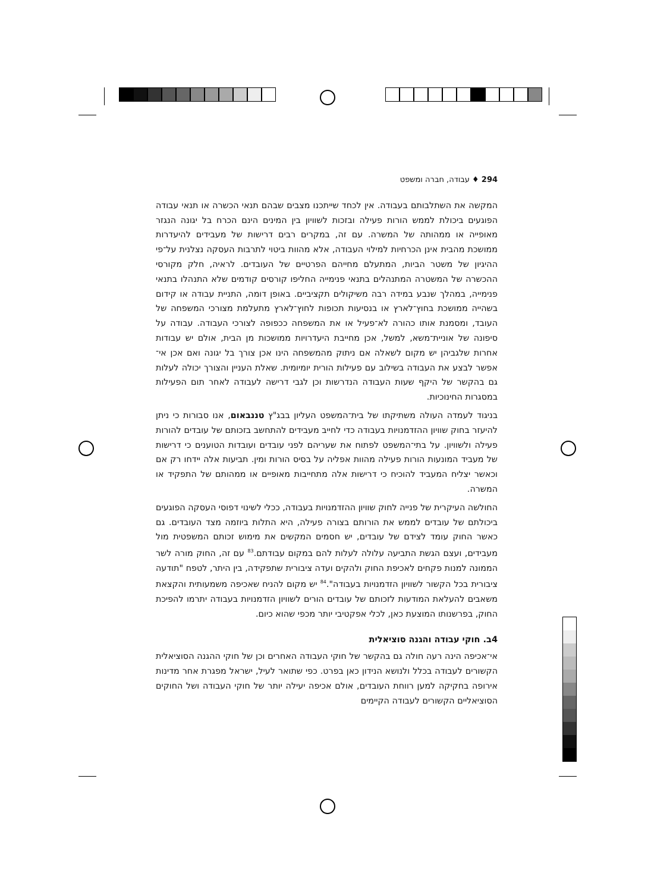294 ♦ עבודה, חברה ומשפט
המקשה את השתלבותם בעבודה. אין לכחד שייתכנו מצבים שבהם תנאי הכשרה או תנאי עבודה הפוגעים ביכולת לממש הורות פעילה ובזכות לשוויון בין המינים הינם הכרח בל יגונה הנגזר מאופייה או ממהותה של המשרה. עם זה, במקרים רבים דרישות של מעבידים להיעדרות ממושכת מהבית אינן הכרחיות למילוי העבודה, אלא מהוות ביטוי לתרבות העסקה נצלנית על־פי ההיגיון של משטר הביות, המתעלם מחייהם הפרטיים של העובדים. לראיה, חלק מקורסי ההכשרה של המשטרה המתנהלים בתנאי פנימייה החליפו קורסים קודמים שלא התנהלו בתנאי פנימייה, במהלך שנבע במידה רבה משיקולים תקציביים. באופן דומה, התניית עבודה או קידום בשהייה ממושכת בחוץ־לארץ או בנסיעות תכופות לחוץ־לארץ מתעלמת מצורכי המשפחה של העובד, ומסמנת אותו כהורה לא־פעיל או את המשפחה ככפופה לצורכי העבודה. עבודה על סיפונה של אוניית־משא, למשל, אכן מחייבת היעדרויות ממושכות מן הבית, אולם יש עבודות אחרות שלגביהן יש מקום לשאלה אם ניתוק מהמשפחה הינו אכן צורך בל יגונה ואם אכן אי־אפשר לבצע את העבודה בשילוב עם פעילות הורית יומיומית. שאלת העניין והצורך יכולה לעלות גם בהקשר של היקף שעות העבודה הנדרשות וכן לגבי דרישה לעבודה לאחר תום הפעילות במסגרות החינוכיות.
בניגוד לעמדה העולה משתיקתו של בית־המשפט העליון בבג"ץ טננבאום, אנו סבורות כי ניתן להיעזר בחוק שוויון ההזדמנויות בעבודה כדי לחייב מעבידים להתחשב בזכותם של עובדים להורות פעילה ולשוויון. על בתי־המשפט לפתוח את שעריהם לפני עובדים ועובדות הטוענים כי דרישות של מעביד המונעות הורות פעילה מהוות אפליה על בסיס הורות ומין. תביעות אלה יידחו רק אם וכאשר יצליח המעביד להוכיח כי דרישות אלה מתחייבות מאופיים או ממהותם של התפקיד או המשרה.
החולשה העיקרית של פנייה לחוק שוויון ההזדמנויות בעבודה, ככלי לשינוי דפוסי העסקה הפוגעים ביכולתם של עובדים לממש את הורותם בצורה פעילה, היא התלות ביוזמה מצד העובדים. גם כאשר החוק עומד לצידם של עובדים, יש חסמים המקשים את מימוש זכותם המשפטית מול מעבידים, ועצם הגשת התביעה עלולה לעלות להם במקום עבודתם.<sup>83</sup> עם זה, החוק מורה לשר הממונה למנות פקחים לאכיפת החוק ולהקים ועדה ציבורית שתפקידה, בין היתר, לטפח "תודעה ציבורית בכל הקשור לשוויון הזדמנויות בעבודה".<sup>84</sup> יש מקום להניח שאכיפה משמעותית והקצאת משאבים להעלאת המודעות לזכותם של עובדים הורים לשוויון הזדמנויות בעבודה יתרמו להפיכת החוק, בפרשנותו המוצעת כאן, לכלי אפקטיבי יותר מכפי שהוא כיום.
4ב. חוקי עבודה והגנה סוציאלית
אי־אכיפה הינה רעה חולה גם בהקשר של חוקי העבודה האחרים וכן של חוקי ההגנה הסוציאלית הקשורים לעבודה בכלל ולנושא הנידון כאן בפרט. כפי שתואר לעיל, ישראל מפגרת אחר מדינות אירופה בחקיקה למען רווחת העובדים, אולם אכיפה יעילה יותר של חוקי העבודה ושל החוקים הסוציאליים הקשורים לעבודה הקיימים